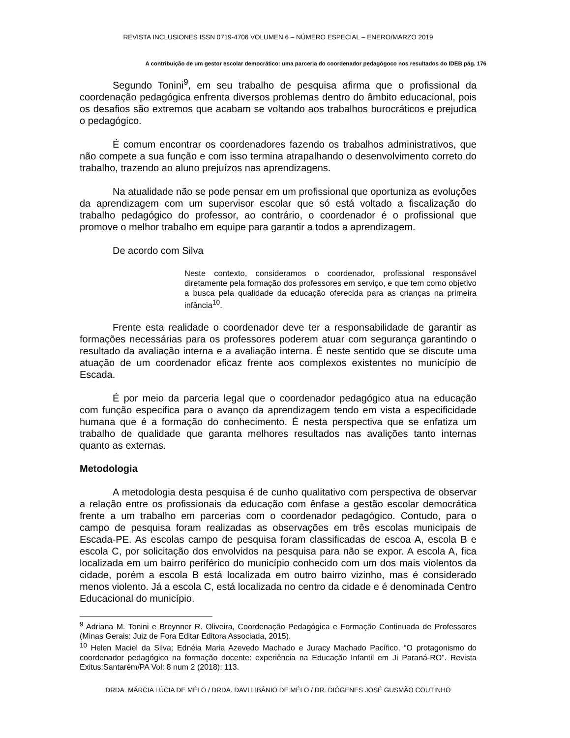REVISTA INCLUSIONES ISSN 0719-4706 VOLUMEN 6 – NÚMERO ESPECIAL – ENERO/MARZO 2019
A contribuição de um gestor escolar democrático: uma parceria do coordenador pedagógoco nos resultados do IDEB pág. 176
Segundo Tonini<sup>9</sup>, em seu trabalho de pesquisa afirma que o profissional da coordenação pedagógica enfrenta diversos problemas dentro do âmbito educacional, pois os desafios são extremos que acabam se voltando aos trabalhos burocráticos e prejudica o pedagógico.
É comum encontrar os coordenadores fazendo os trabalhos administrativos, que não compete a sua função e com isso termina atrapalhando o desenvolvimento correto do trabalho, trazendo ao aluno prejuízos nas aprendizagens.
Na atualidade não se pode pensar em um profissional que oportuniza as evoluções da aprendizagem com um supervisor escolar que só está voltado a fiscalização do trabalho pedagógico do professor, ao contrário, o coordenador é o profissional que promove o melhor trabalho em equipe para garantir a todos a aprendizagem.
De acordo com Silva
Neste contexto, consideramos o coordenador, profissional responsável diretamente pela formação dos professores em serviço, e que tem como objetivo a busca pela qualidade da educação oferecida para as crianças na primeira infância<sup>10</sup>.
Frente esta realidade o coordenador deve ter a responsabilidade de garantir as formações necessárias para os professores poderem atuar com segurança garantindo o resultado da avaliação interna e a avaliação interna. É neste sentido que se discute uma atuação de um coordenador eficaz frente aos complexos existentes no município de Escada.
É por meio da parceria legal que o coordenador pedagógico atua na educação com função especifica para o avanço da aprendizagem tendo em vista a especificidade humana que é a formação do conhecimento. É nesta perspectiva que se enfatiza um trabalho de qualidade que garanta melhores resultados nas avalições tanto internas quanto as externas.
Metodologia
A metodologia desta pesquisa é de cunho qualitativo com perspectiva de observar a relação entre os profissionais da educação com ênfase a gestão escolar democrática frente a um trabalho em parcerias com o coordenador pedagógico. Contudo, para o campo de pesquisa foram realizadas as observações em três escolas municipais de Escada-PE. As escolas campo de pesquisa foram classificadas de escoa A, escola B e escola C, por solicitação dos envolvidos na pesquisa para não se expor. A escola A, fica localizada em um bairro periférico do município conhecido com um dos mais violentos da cidade, porém a escola B está localizada em outro bairro vizinho, mas é considerado menos violento. Já a escola C, está localizada no centro da cidade e é denominada Centro Educacional do município.
<sup>9</sup> Adriana M. Tonini e Breynner R. Oliveira, Coordenação Pedagógica e Formação Continuada de Professores (Minas Gerais: Juiz de Fora Editar Editora Associada, 2015).
<sup>10</sup> Helen Maciel da Silva; Ednéia Maria Azevedo Machado e Juracy Machado Pacífico, “O protagonismo do coordenador pedagógico na formação docente: experiência na Educação Infantil em Ji Paraná-RO”. Revista Exitus:Santarém/PA Vol: 8 num 2 (2018): 113.
DRDA. MÁRCIA LÚCIA DE MÉLO / DRDA. DAVI LIBÂNIO DE MÉLO / DR. DIÓGENES JOSÉ GUSMÃO COUTINHO